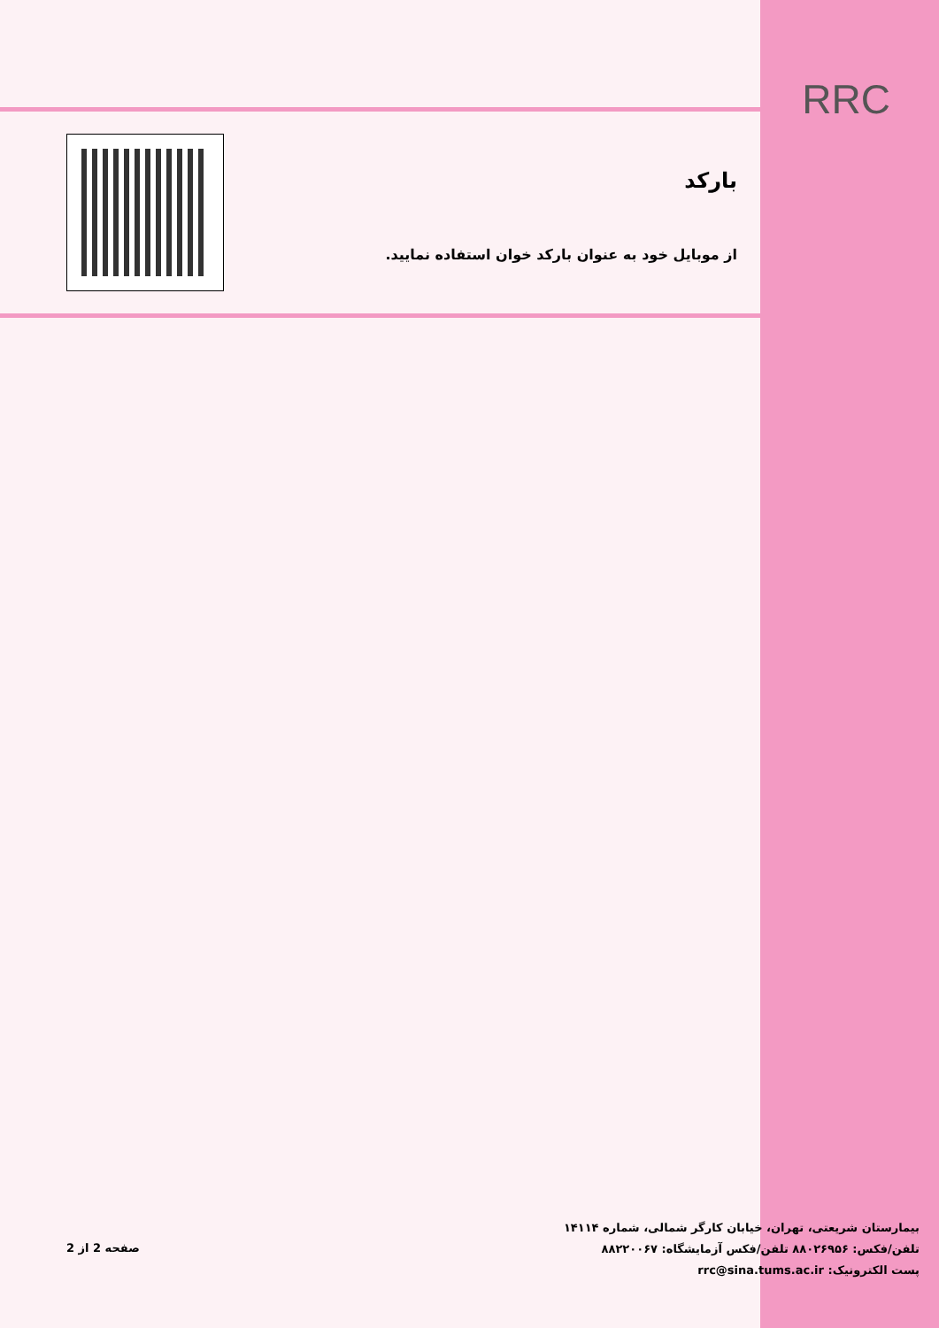RRC
بارکد
از موبایل خود به عنوان بارکد خوان استفاده نمایید.
بیمارستان شریعتی، تهران، خیابان کارگر شمالی، شماره ۱۴۱۱۴
تلفن/فکس: ۸۸۰۲۶۹۵۶ تلفن/فکس آزمایشگاه: ۸۸۲۲۰۰۶۷
پست الکترونیک: rrc@sina.tums.ac.ir
صفحه 2 از 2